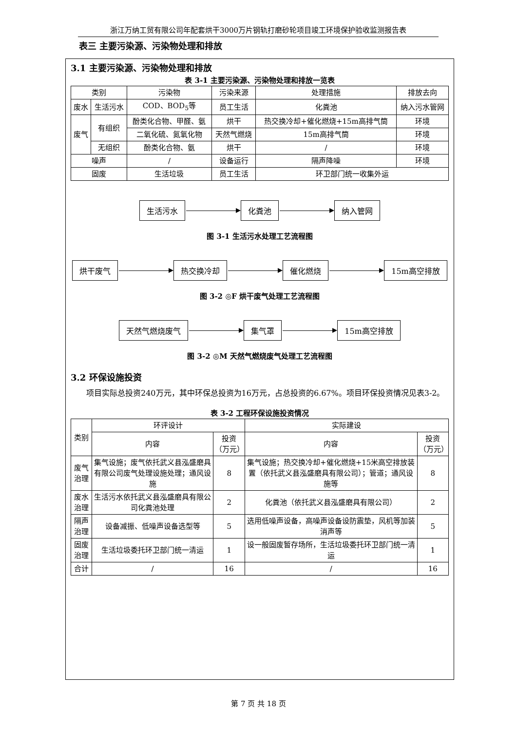浙江万纳工贸有限公司年配套烘干3000万片钢轨打磨砂轮项目竣工环境保护验收监测报告表
表三 主要污染源、污染物处理和排放
3.1 主要污染源、污染物处理和排放
表 3-1 主要污染源、污染物处理和排放一览表
| 类别 | | 污染物 | 污染来源 | 处理措施 | 排放去向 |
| --- | --- | --- | --- | --- | --- |
| 废水 | 生活污水 | COD、BOD<sub>5</sub>等 | 员工生活 | 化粪池 | 纳入污水管网 |
| 废气 | 有组织 | 酚类化合物、甲醛、氨 | 烘干 | 热交换冷却+催化燃烧+15m高排气筒 | 环境 |
| | | 二氧化硫、氮氧化物 | 天然气燃烧 | 15m高排气筒 | 环境 |
| | 无组织 | 酚类化合物、氨 | 烘干 | / | 环境 |
| 噪声 | | / | 设备运行 | 隔声降噪 | 环境 |
| 固废 | | 生活垃圾 | 员工生活 | 环卫部门统一收集外运 | |
生活污水 化粪池 纳入管网
图 3-1 生活污水处理工艺流程图
烘干废气 热交换冷却 催化燃烧 15m高空排放
图 3-2 ◎F 烘干废气处理工艺流程图
天然气燃烧废气 集气罩 15m高空排放
图 3-2 ◎M 天然气燃烧废气处理工艺流程图
3.2 环保设施投资
项目实际总投资240万元，其中环保总投资为16万元，占总投资的6.67%。项目环保投资情况见表3-2。
表 3-2 工程环保设施投资情况
| 类别 | 环评设计 | | 实际建设 | |
| --- | --- | --- | --- | --- |
| | 内容 | 投资（万元） | 内容 | 投资（万元） |
| 废气治理 | 集气设施；废气依托武义县泓盛磨具有限公司废气处理设施处理；通风设施 | 8 | 集气设施；热交换冷却+催化燃烧+15米高空排放装置（依托武义县泓盛磨具有限公司）；管道；通风设施等 | 8 |
| 废水治理 | 生活污水依托武义县泓盛磨具有限公司化粪池处理 | 2 | 化粪池（依托武义县泓盛磨具有限公司） | 2 |
| 隔声治理 | 设备减振、低噪声设备选型等 | 5 | 选用低噪声设备，高噪声设备设防震垫，风机等加装消声等 | 5 |
| 固废治理 | 生活垃圾委托环卫部门统一清运 | 1 | 设一般固废暂存场所，生活垃圾委托环卫部门统一清运 | 1 |
| 合计 | / | 16 | / | 16 |
第 7 页 共 18 页